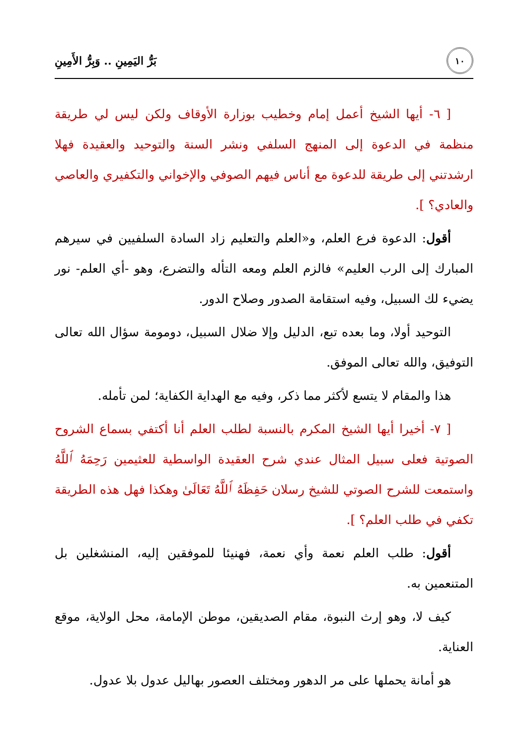١٠
بَرُّ اليَمِينِ .. وَبِرُّ الأَمِينِ
[ ٦- أيها الشيخ أعمل إمام وخطيب بوزارة الأوقاف ولكن ليس لي طريقة منظمة في الدعوة إلى المنهج السلفي ونشر السنة والتوحيد والعقيدة فهلا ارشدتني إلى طريقة للدعوة مع أناس فيهم الصوفي والإخواني والتكفيري والعاصي والعادي؟ ].
أقول: الدعوة فرع العلم، و«العلم والتعليم زاد السادة السلفيين في سيرهم المبارك إلى الرب العليم» فالزم العلم ومعه التأله والتضرع، وهو -أي العلم- نور يضيء لك السبيل، وفيه استقامة الصدور وصلاح الدور.
التوحيد أولا، وما بعده تبع، الدليل وإلا ضلال السبيل، دومومة سؤال الله تعالى التوفيق، والله تعالى الموفق.
هذا والمقام لا يتسع لأكثر مما ذكر، وفيه مع الهداية الكفاية؛ لمن تأمله.
[ ٧- أخيرا أيها الشيخ المكرم بالنسبة لطلب العلم أنا أكتفي بسماع الشروح الصوتية فعلى سبيل المثال عندي شرح العقيدة الواسطية للعثيمين رَحِمَهُ ٱللَّهُ واستمعت للشرح الصوتي للشيخ رسلان حَفِظَهُ ٱللَّهُ تَعَالَىٰ وهكذا فهل هذه الطريقة تكفي في طلب العلم؟ ].
أقول: طلب العلم نعمة وأي نعمة، فهنيئا للموفقين إليه، المنشغلين بل المتنعمين به.
كيف لا، وهو إرث النبوة، مقام الصديقين، موطن الإمامة، محل الولاية، موقع العناية.
هو أمانة يحملها على مر الدهور ومختلف العصور بهاليل عدول بلا عدول.